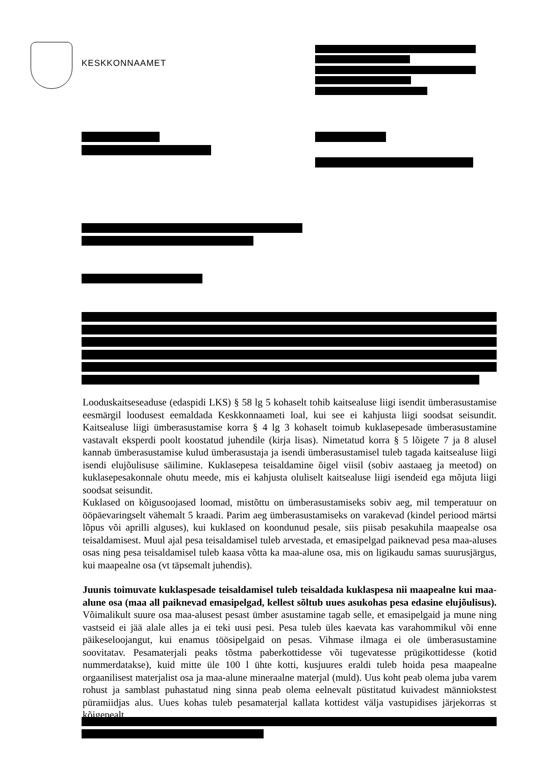KESKKONNAAMET
Looduskaitseseaduse (edaspidi LKS) § 58 lg 5 kohaselt tohib kaitsealuse liigi isendit ümberasustamise eesmärgil loodusest eemaldada Keskkonnaameti loal, kui see ei kahjusta liigi soodsat seisundit. Kaitsealuse liigi ümberasustamise korra § 4 lg 3 kohaselt toimub kuklasepesade ümberasustamine vastavalt eksperdi poolt koostatud juhendile (kirja lisas). Nimetatud korra § 5 lõigete 7 ja 8 alusel kannab ümberasustamise kulud ümberasustaja ja isendi ümberasustamisel tuleb tagada kaitsealuse liigi isendi elujõulisuse säilimine. Kuklasepesa teisaldamine õigel viisil (sobiv aastaaeg ja meetod) on kuklasepesakonnale ohutu meede, mis ei kahjusta oluliselt kaitsealuse liigi isendeid ega mõjuta liigi soodsat seisundit.
Kuklased on kõigusoojased loomad, mistõttu on ümberasustamiseks sobiv aeg, mil temperatuur on ööpäevaringselt vähemalt 5 kraadi. Parim aeg ümberasustamiseks on varakevad (kindel periood märtsi lõpus või aprilli alguses), kui kuklased on koondunud pesale, siis piisab pesakuhila maapealse osa teisaldamisest. Muul ajal pesa teisaldamisel tuleb arvestada, et emasipelgad paiknevad pesa maa-aluses osas ning pesa teisaldamisel tuleb kaasa võtta ka maa-alune osa, mis on ligikaudu samas suurusjärgus, kui maapealne osa (vt täpsemalt juhendis).
Juunis toimuvate kuklaspesade teisaldamisel tuleb teisaldada kuklaspesa nii maapealne kui maa-alune osa (maa all paiknevad emasipelgad, kellest sõltub uues asukohas pesa edasine elujõulisus). Võimalikult suure osa maa-alusest pesast ümber asustamine tagab selle, et emasipelgaid ja mune ning vastseid ei jää alale alles ja ei teki uusi pesi. Pesa tuleb üles kaevata kas varahommikul või enne päikeseloojangut, kui enamus töösipelgaid on pesas. Vihmase ilmaga ei ole ümberasustamine soovitatav. Pesamaterjali peaks tõstma paberkottidesse või tugevatesse prügikottidesse (kotid nummerdatakse), kuid mitte üle 100 l ühte kotti, kusjuures eraldi tuleb hoida pesa maapealne orgaanilisest materjalist osa ja maa-alune mineraalne materjal (muld). Uus koht peab olema juba varem rohust ja samblast puhastatud ning sinna peab olema eelnevalt püstitatud kuivadest männiokstest püramiidjas alus. Uues kohas tuleb pesamaterjal kallata kottidest välja vastupidises järjekorras st kõigepealt